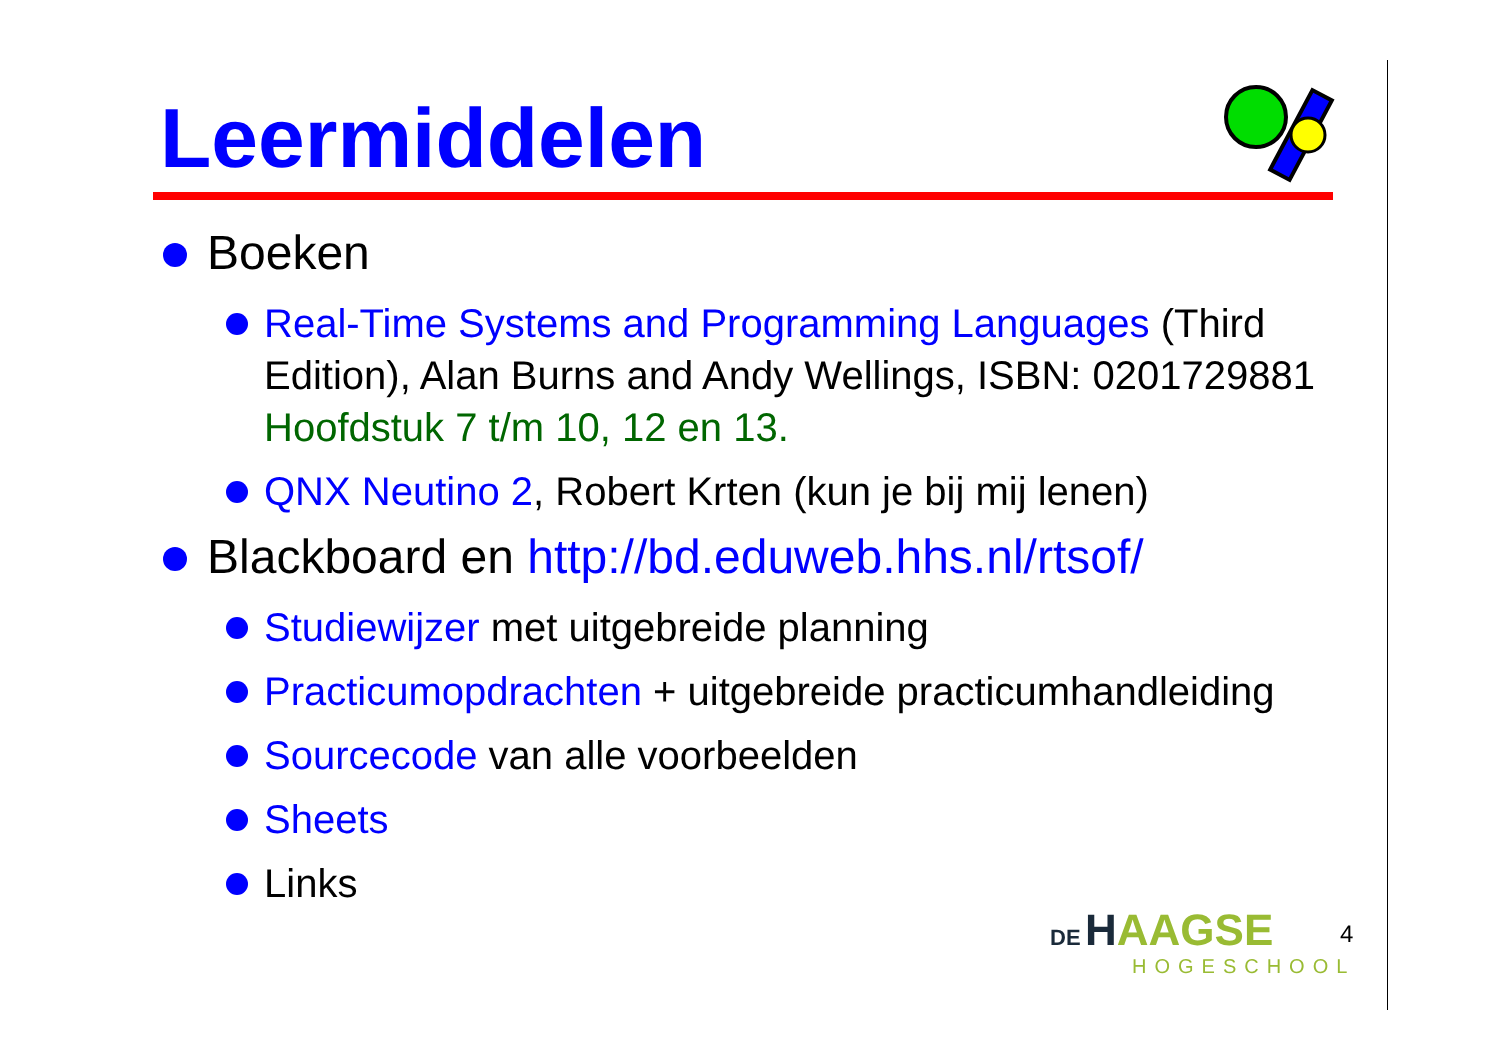Leermiddelen
Boeken
Real-Time Systems and Programming Languages (Third Edition), Alan Burns and Andy Wellings, ISBN: 0201729881 Hoofdstuk 7 t/m 10, 12 en 13.
QNX Neutino 2, Robert Krten (kun je bij mij lenen)
Blackboard en http://bd.eduweb.hhs.nl/rtsof/
Studiewijzer met uitgebreide planning
Practicumopdrachten + uitgebreide practicumhandleiding
Sourcecode van alle voorbeelden
Sheets
Links
DE HAAGSE
HOGESCHOOL
4